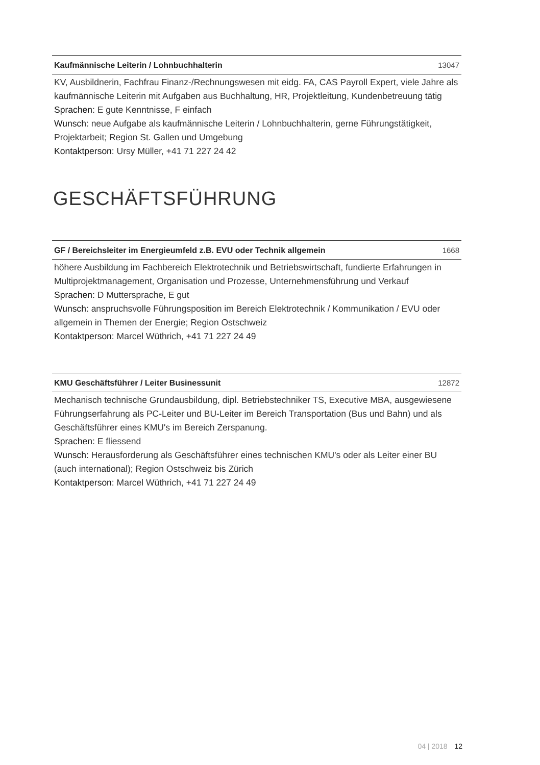Kaufmännische Leiterin / Lohnbuchhalterin 13047
KV, Ausbildnerin, Fachfrau Finanz-/Rechnungswesen mit eidg. FA, CAS Payroll Expert, viele Jahre als kaufmännische Leiterin mit Aufgaben aus Buchhaltung, HR, Projektleitung, Kundenbetreuung tätig
Sprachen: E gute Kenntnisse, F einfach
Wunsch: neue Aufgabe als kaufmännische Leiterin / Lohnbuchhalterin, gerne Führungstätigkeit, Projektarbeit; Region St. Gallen und Umgebung
Kontaktperson: Ursy Müller, +41 71 227 24 42
GESCHÄFTSFÜHRUNG
GF / Bereichsleiter im Energieumfeld z.B. EVU oder Technik allgemein 1668
höhere Ausbildung im Fachbereich Elektrotechnik und Betriebswirtschaft, fundierte Erfahrungen in Multiprojektmanagement, Organisation und Prozesse, Unternehmensführung und Verkauf
Sprachen: D Muttersprache, E gut
Wunsch: anspruchsvolle Führungsposition im Bereich Elektrotechnik / Kommunikation / EVU oder allgemein in Themen der Energie; Region Ostschweiz
Kontaktperson: Marcel Wüthrich, +41 71 227 24 49
KMU Geschäftsführer / Leiter Businessunit 12872
Mechanisch technische Grundausbildung, dipl. Betriebstechniker TS, Executive MBA, ausgewiesene Führungserfahrung als PC-Leiter und BU-Leiter im Bereich Transportation (Bus und Bahn) und als Geschäftsführer eines KMU's im Bereich Zerspanung.
Sprachen: E fliessend
Wunsch: Herausforderung als Geschäftsführer eines technischen KMU's oder als Leiter einer BU (auch international); Region Ostschweiz bis Zürich
Kontaktperson: Marcel Wüthrich, +41 71 227 24 49
04 | 2018 12